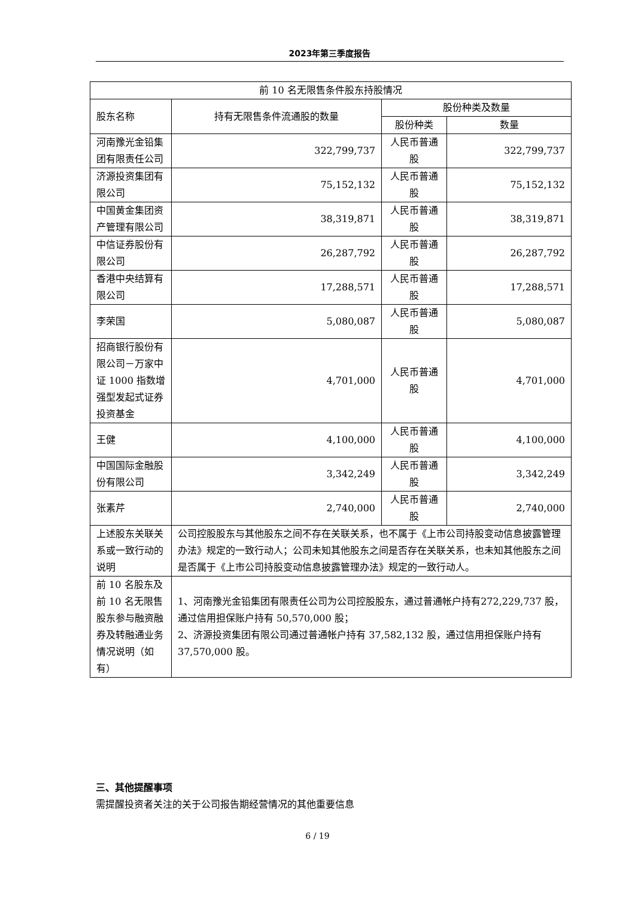2023年第三季度报告
| 前 10 名无限售条件股东持股情况 | | | |
| --- | --- | --- | --- |
| 股东名称 | 持有无限售条件流通股的数量 | 股份种类及数量 | |
| | | 股份种类 | 数量 |
| 河南豫光金铅集团有限责任公司 | 322,799,737 | 人民币普通股 | 322,799,737 |
| 济源投资集团有限公司 | 75,152,132 | 人民币普通股 | 75,152,132 |
| 中国黄金集团资产管理有限公司 | 38,319,871 | 人民币普通股 | 38,319,871 |
| 中信证券股份有限公司 | 26,287,792 | 人民币普通股 | 26,287,792 |
| 香港中央结算有限公司 | 17,288,571 | 人民币普通股 | 17,288,571 |
| 李荣国 | 5,080,087 | 人民币普通股 | 5,080,087 |
| 招商银行股份有限公司－万家中证 1000 指数增强型发起式证券投资基金 | 4,701,000 | 人民币普通股 | 4,701,000 |
| 王健 | 4,100,000 | 人民币普通股 | 4,100,000 |
| 中国国际金融股份有限公司 | 3,342,249 | 人民币普通股 | 3,342,249 |
| 张素芹 | 2,740,000 | 人民币普通股 | 2,740,000 |
| 上述股东关联关系或一致行动的说明 | 公司控股股东与其他股东之间不存在关联关系，也不属于《上市公司持股变动信息披露管理办法》规定的一致行动人；公司未知其他股东之间是否存在关联关系，也未知其他股东之间是否属于《上市公司持股变动信息披露管理办法》规定的一致行动人。 | | |
| 前 10 名股东及前 10 名无限售股东参与融资融券及转融通业务情况说明（如有） | 1、河南豫光金铅集团有限责任公司为公司控股股东，通过普通帐户持有272,229,737 股，通过信用担保账户持有 50,570,000 股； 2、济源投资集团有限公司通过普通帐户持有 37,582,132 股，通过信用担保账户持有 37,570,000 股。 | | |
三、其他提醒事项
需提醒投资者关注的关于公司报告期经营情况的其他重要信息
6 / 19